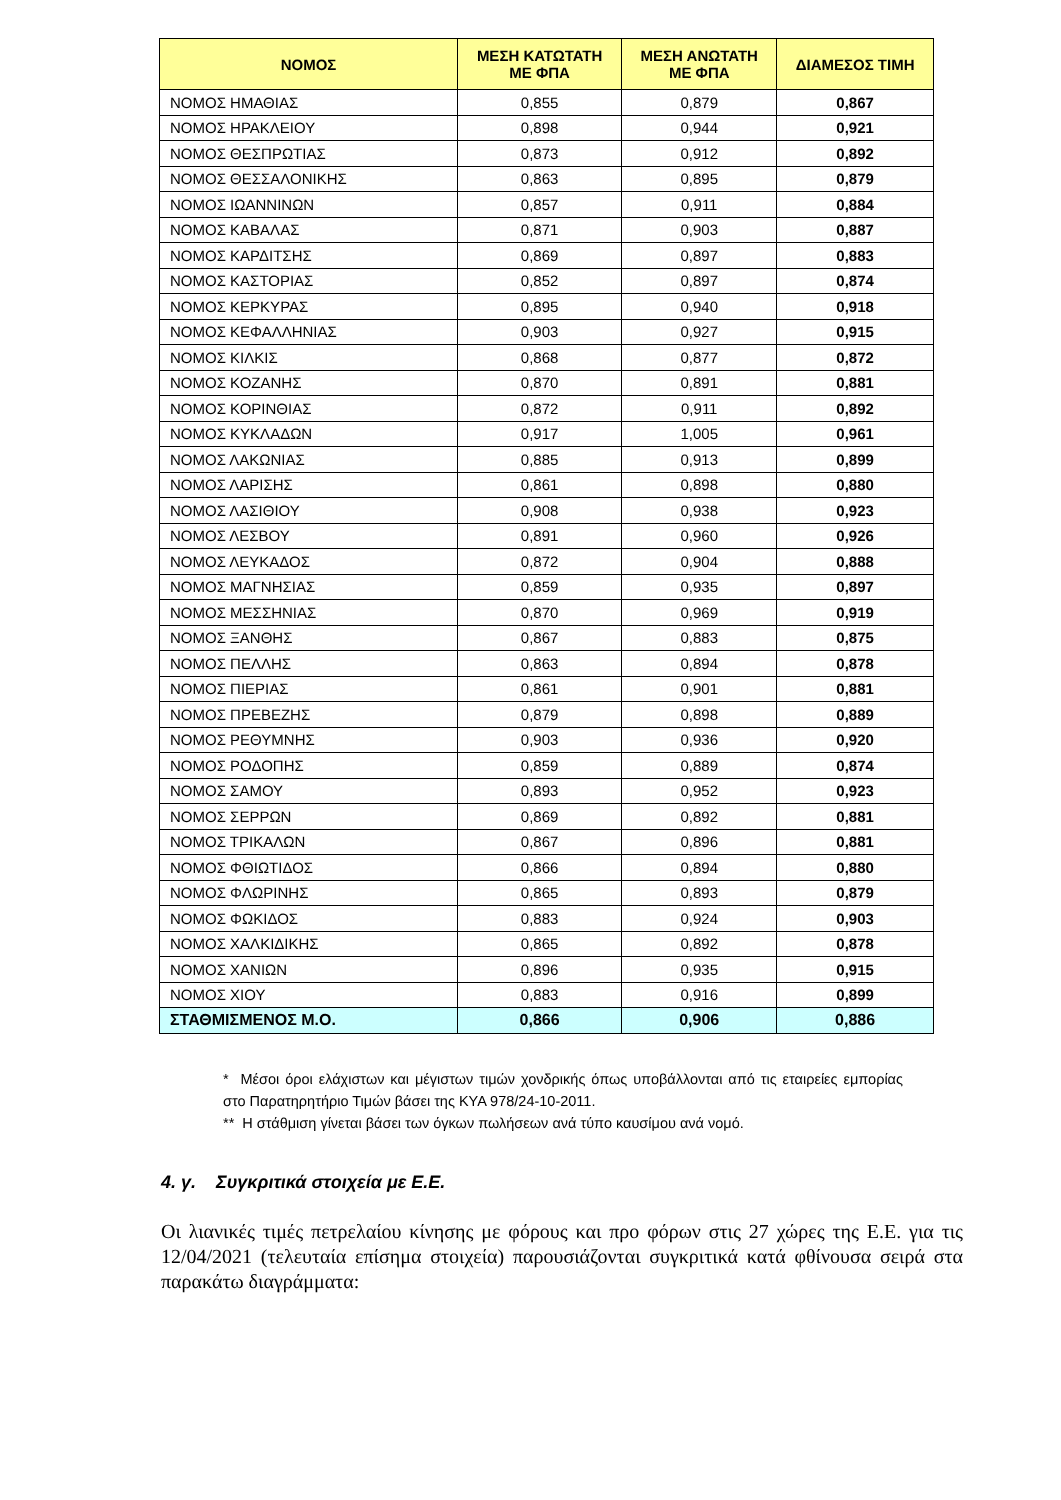| ΝΟΜΟΣ | ΜΕΣΗ ΚΑΤΩΤΑΤΗ ΜΕ ΦΠΑ | ΜΕΣΗ ΑΝΩΤΑΤΗ ΜΕ ΦΠΑ | ΔΙΑΜΕΣΟΣ ΤΙΜΗ |
| --- | --- | --- | --- |
| ΝΟΜΟΣ ΗΜΑΘΙΑΣ | 0,855 | 0,879 | 0,867 |
| ΝΟΜΟΣ ΗΡΑΚΛΕΙΟΥ | 0,898 | 0,944 | 0,921 |
| ΝΟΜΟΣ ΘΕΣΠΡΩΤΙΑΣ | 0,873 | 0,912 | 0,892 |
| ΝΟΜΟΣ ΘΕΣΣΑΛΟΝΙΚΗΣ | 0,863 | 0,895 | 0,879 |
| ΝΟΜΟΣ ΙΩΑΝΝΙΝΩΝ | 0,857 | 0,911 | 0,884 |
| ΝΟΜΟΣ ΚΑΒΑΛΑΣ | 0,871 | 0,903 | 0,887 |
| ΝΟΜΟΣ ΚΑΡΔΙΤΣΗΣ | 0,869 | 0,897 | 0,883 |
| ΝΟΜΟΣ ΚΑΣΤΟΡΙΑΣ | 0,852 | 0,897 | 0,874 |
| ΝΟΜΟΣ ΚΕΡΚΥΡΑΣ | 0,895 | 0,940 | 0,918 |
| ΝΟΜΟΣ ΚΕΦΑΛΛΗΝΙΑΣ | 0,903 | 0,927 | 0,915 |
| ΝΟΜΟΣ ΚΙΛΚΙΣ | 0,868 | 0,877 | 0,872 |
| ΝΟΜΟΣ ΚΟΖΑΝΗΣ | 0,870 | 0,891 | 0,881 |
| ΝΟΜΟΣ ΚΟΡΙΝΘΙΑΣ | 0,872 | 0,911 | 0,892 |
| ΝΟΜΟΣ ΚΥΚΛΑΔΩΝ | 0,917 | 1,005 | 0,961 |
| ΝΟΜΟΣ ΛΑΚΩΝΙΑΣ | 0,885 | 0,913 | 0,899 |
| ΝΟΜΟΣ ΛΑΡΙΣΗΣ | 0,861 | 0,898 | 0,880 |
| ΝΟΜΟΣ ΛΑΣΙΘΙΟΥ | 0,908 | 0,938 | 0,923 |
| ΝΟΜΟΣ ΛΕΣΒΟΥ | 0,891 | 0,960 | 0,926 |
| ΝΟΜΟΣ ΛΕΥΚΑΔΟΣ | 0,872 | 0,904 | 0,888 |
| ΝΟΜΟΣ ΜΑΓΝΗΣΙΑΣ | 0,859 | 0,935 | 0,897 |
| ΝΟΜΟΣ ΜΕΣΣΗΝΙΑΣ | 0,870 | 0,969 | 0,919 |
| ΝΟΜΟΣ ΞΑΝΘΗΣ | 0,867 | 0,883 | 0,875 |
| ΝΟΜΟΣ ΠΕΛΛΗΣ | 0,863 | 0,894 | 0,878 |
| ΝΟΜΟΣ ΠΙΕΡΙΑΣ | 0,861 | 0,901 | 0,881 |
| ΝΟΜΟΣ ΠΡΕΒΕΖΗΣ | 0,879 | 0,898 | 0,889 |
| ΝΟΜΟΣ ΡΕΘΥΜΝΗΣ | 0,903 | 0,936 | 0,920 |
| ΝΟΜΟΣ ΡΟΔΟΠΗΣ | 0,859 | 0,889 | 0,874 |
| ΝΟΜΟΣ ΣΑΜΟΥ | 0,893 | 0,952 | 0,923 |
| ΝΟΜΟΣ ΣΕΡΡΩΝ | 0,869 | 0,892 | 0,881 |
| ΝΟΜΟΣ ΤΡΙΚΑΛΩΝ | 0,867 | 0,896 | 0,881 |
| ΝΟΜΟΣ ΦΘΙΩΤΙΔΟΣ | 0,866 | 0,894 | 0,880 |
| ΝΟΜΟΣ ΦΛΩΡΙΝΗΣ | 0,865 | 0,893 | 0,879 |
| ΝΟΜΟΣ ΦΩΚΙΔΟΣ | 0,883 | 0,924 | 0,903 |
| ΝΟΜΟΣ ΧΑΛΚΙΔΙΚΗΣ | 0,865 | 0,892 | 0,878 |
| ΝΟΜΟΣ ΧΑΝΙΩΝ | 0,896 | 0,935 | 0,915 |
| ΝΟΜΟΣ ΧΙΟΥ | 0,883 | 0,916 | 0,899 |
| ΣΤΑΘΜΙΣΜΕΝΟΣ Μ.Ο. | 0,866 | 0,906 | 0,886 |
* Μέσοι όροι ελάχιστων και μέγιστων τιμών χονδρικής όπως υποβάλλονται από τις εταιρείες εμπορίας στο Παρατηρητήριο Τιμών βάσει της ΚΥΑ 978/24-10-2011.
** Η στάθμιση γίνεται βάσει των όγκων πωλήσεων ανά τύπο καυσίμου ανά νομό.
4. γ. Συγκριτικά στοιχεία με Ε.Ε.
Οι λιανικές τιμές πετρελαίου κίνησης με φόρους και προ φόρων στις 27 χώρες της Ε.Ε. για τις 12/04/2021 (τελευταία επίσημα στοιχεία) παρουσιάζονται συγκριτικά κατά φθίνουσα σειρά στα παρακάτω διαγράμματα: